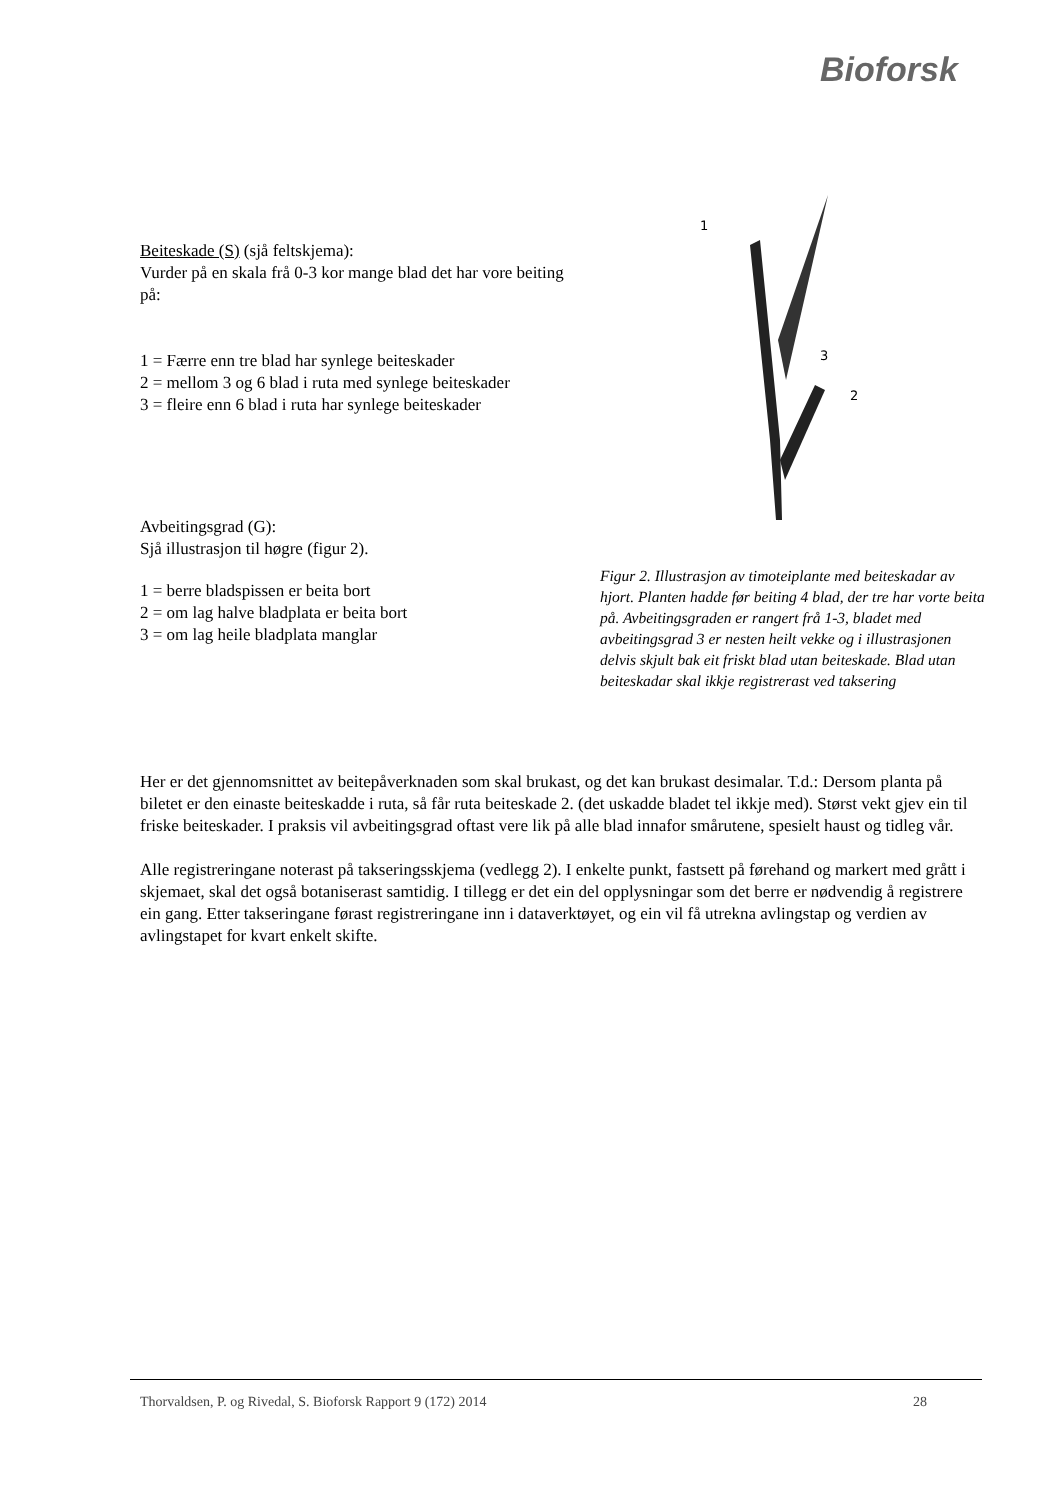Bioforsk
Beiteskade (S) (sjå feltskjema):
Vurder på en skala frå 0-3 kor mange blad det har vore beiting på:
1 = Færre enn tre blad har synlege beiteskader
2 = mellom 3 og 6 blad i ruta med synlege beiteskader
3 = fleire enn 6 blad i ruta har synlege beiteskader
Avbeitingsgrad (G):
Sjå illustrasjon til høgre (figur 2).
1 = berre bladspissen er beita bort
2 = om lag halve bladplata er beita bort
3 = om lag heile bladplata manglar
1
3
2
Figur 2. Illustrasjon av timoteiplante med beiteskadar av hjort. Planten hadde før beiting 4 blad, der tre har vorte beita på. Avbeitingsgraden er rangert frå 1-3, bladet med avbeitingsgrad 3 er nesten heilt vekke og i illustrasjonen delvis skjult bak eit friskt blad utan beiteskade. Blad utan beiteskadar skal ikkje registrerast ved taksering
Her er det gjennomsnittet av beitepåverknaden som skal brukast, og det kan brukast desimalar. T.d.: Dersom planta på biletet er den einaste beiteskadde i ruta, så får ruta beiteskade 2. (det uskadde bladet tel ikkje med). Størst vekt gjev ein til friske beiteskader. I praksis vil avbeitingsgrad oftast vere lik på alle blad innafor smårutene, spesielt haust og tidleg vår.
Alle registreringane noterast på takseringsskjema (vedlegg 2). I enkelte punkt, fastsett på førehand og markert med grått i skjemaet, skal det også botaniserast samtidig. I tillegg er det ein del opplysningar som det berre er nødvendig å registrere ein gang. Etter takseringane førast registreringane inn i dataverktøyet, og ein vil få utrekna avlingstap og verdien av avlingstapet for kvart enkelt skifte.
Thorvaldsen, P. og Rivedal, S. Bioforsk Rapport 9 (172) 2014 28